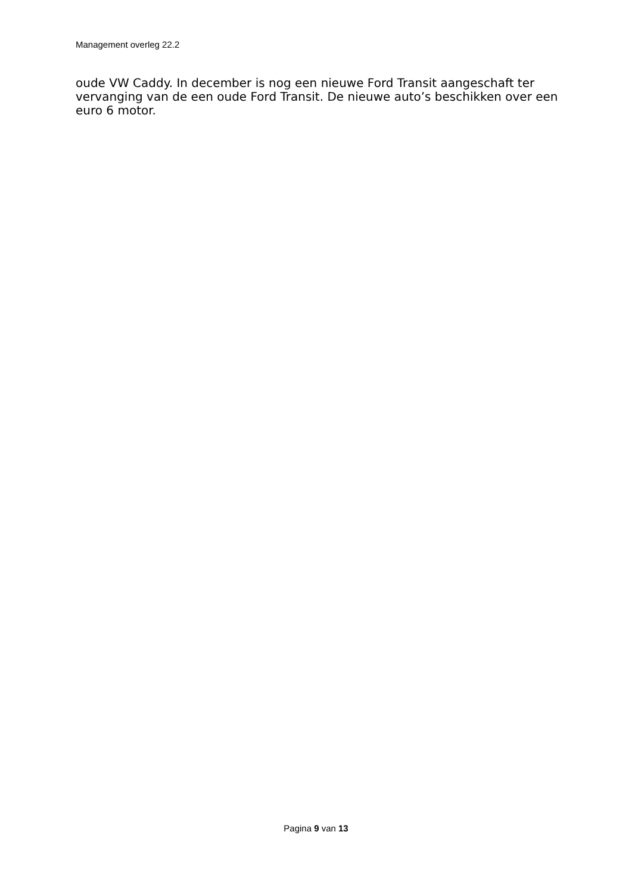Management overleg 22.2
oude VW Caddy. In december is nog een nieuwe Ford Transit aangeschaft ter vervanging van de een oude Ford Transit. De nieuwe auto’s beschikken over een euro 6 motor.
Pagina 9 van 13